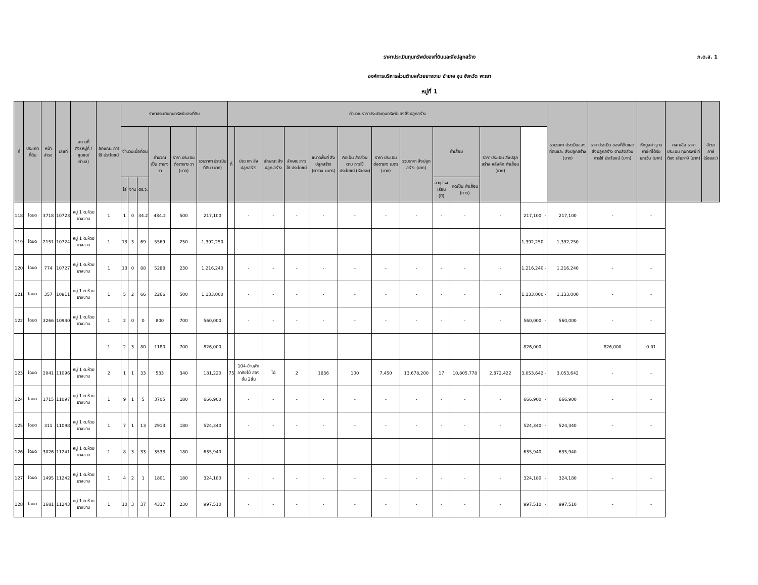ภ.ด.ส. 1
ราคาประเมินทุนทรัพย์ของที่ดินและสิ่งปลูกสร้าง
องค์การบริหารส่วนตำบลห้วยยางขาม อำเภอ จุน จังหวัด พะเยา
หมู่ที่ 1
| ที่ | ประเภท ที่ดิน | หน้า สำรจ | เลขที่ | สถานที่ ตั้ง(หมู่ที่ /ชุมชน/ ตำบล) | ลักษณะ การใช้ ประโยชน์ | ราคาประเมินทุนทรัพย์ของที่ดิน | | | | | | คำนวณราคาประเมินทุนทรัพย์ของสิ่งปลูกสร้าง | | | | | | | | | | | | | รวมราคา ประเมินของ ที่ดินและ สิ่งปลูกสร้าง (บาท) | ราคาประเมิน ของที่ดินและ สิ่งปลูกสร้าง ตามสัดส่วน การใช้ ประโยชน์ (บาท) | หักมูลค่า ฐานภาษี ที่ได้รับ ยกเว้น (บาท) | คงเหลือ ราคา ประเมิน ทุนทรัพย์ ที่ต้อง เสียภาษี (บาท) | อัตราภาษี (ร้อยละ) |
| --- | --- | --- | --- | --- | --- | --- | --- | --- | --- | --- | --- | --- | --- | --- | --- | --- | --- | --- | --- | --- | --- | --- | --- | --- | --- | --- | --- | --- | --- |
| | | | | | | จำนวนเนื้อที่ดิน | | | คำนวณ เป็น ตารางวา | ราคา ประเมิน ต่อตาราง วา (บาท) | รวมราคา ประเมิน ที่ดิน (บาท) | ที่ | ประเภท สิ่งปลูกสร้าง | ลักษณะ สิ่งปลูก สร้าง | ลักษณะการ ใช้ ประโยชน์ | ขนาดพื้นที่ สิ่งปลูกสร้าง (ตาราง เมตร) | คิดเป็น สัดส่วนตาม การใช้ ประโยชน์ (ร้อยละ) | ราคา ประเมิน ต่อตาราง เมตร (บาท) | รวมราคา สิ่งปลูก สร้าง (บาท) | ค่าเสื่อม | | ราคา ประเมิน สิ่งปลูก สร้าง หลังหัก ค่าเสื่อม (บาท) | | | | | | | |
| | | | | | | ไร่ | งาน | ตร.ว. | | | | | | | | | | | | อายุ โรงเรือน (ปี) | คิดเป็น ค่าเสื่อม (บาท) | | | | | | | | |
| 118 | โฉนด | 3718 | 10723 | หมู่ 1 ต.ห้วยยางขาม | 1 | 1 | 0 | 34.2 | 434.2 | 500 | 217,100 | | - | - | - | - | - | - | - | - | - | - | 217,100 | - | 217,100 | - | - | | |
| 119 | โฉนด | 2151 | 10724 | หมู่ 1 ต.ห้วยยางขาม | 1 | 13 | 3 | 69 | 5569 | 250 | 1,392,250 | | - | - | - | - | - | - | - | - | - | - | 1,392,250 | - | 1,392,250 | - | - | | |
| 120 | โฉนด | 774 | 10727 | หมู่ 1 ต.ห้วยยางขาม | 1 | 13 | 0 | 88 | 5288 | 230 | 1,216,240 | | - | - | - | - | - | - | - | - | - | - | 1,216,240 | - | 1,216,240 | - | - | | |
| 121 | โฉนด | 357 | 10811 | หมู่ 1 ต.ห้วยยางขาม | 1 | 5 | 2 | 66 | 2266 | 500 | 1,133,000 | | - | - | - | - | - | - | - | - | - | - | 1,133,000 | - | 1,133,000 | - | - | | |
| 122 | โฉนด | 3266 | 10940 | หมู่ 1 ต.ห้วยยางขาม | 1 | 2 | 0 | 0 | 800 | 700 | 560,000 | | - | - | - | - | - | - | - | - | - | - | 560,000 | - | 560,000 | - | - | | |
| | | | | | 1 | 2 | 3 | 80 | 1180 | 700 | 826,000 | | - | - | - | - | - | - | - | - | - | - | 826,000 | - | - | 826,000 | 0.01 | | |
| 123 | โฉนด | 2041 | 11096 | หมู่ 1 ต.ห้วยยางขาม | 2 | 1 | 1 | 33 | 533 | 340 | 181,220 | 75 | 104-บ้านพักอาศัยไม้ สองชั้น 2ชั้น | ไม้ | 2 | 1836 | 100 | 7,450 | 13,678,200 | 17 | 10,805,778 | 2,872,422 | 3,053,642 | - | 3,053,642 | - | - | | |
| 124 | โฉนด | 1715 | 11097 | หมู่ 1 ต.ห้วยยางขาม | 1 | 9 | 1 | 5 | 3705 | 180 | 666,900 | | - | - | - | - | - | - | - | - | - | - | 666,900 | - | 666,900 | - | - | | |
| 125 | โฉนด | 311 | 11098 | หมู่ 1 ต.ห้วยยางขาม | 1 | 7 | 1 | 13 | 2913 | 180 | 524,340 | | - | - | - | - | - | - | - | - | - | - | 524,340 | - | 524,340 | - | - | | |
| 126 | โฉนด | 3026 | 11241 | หมู่ 1 ต.ห้วยยางขาม | 1 | 8 | 3 | 33 | 3533 | 180 | 635,940 | | - | - | - | - | - | - | - | - | - | - | 635,940 | - | 635,940 | - | - | | |
| 127 | โฉนด | 1495 | 11242 | หมู่ 1 ต.ห้วยยางขาม | 1 | 4 | 2 | 1 | 1801 | 180 | 324,180 | | - | - | - | - | - | - | - | - | - | - | 324,180 | - | 324,180 | - | - | | |
| 128 | โฉนด | 1681 | 11243 | หมู่ 1 ต.ห้วยยางขาม | 1 | 10 | 3 | 37 | 4337 | 230 | 997,510 | | - | - | - | - | - | - | - | - | - | - | 997,510 | - | 997,510 | - | - | | |